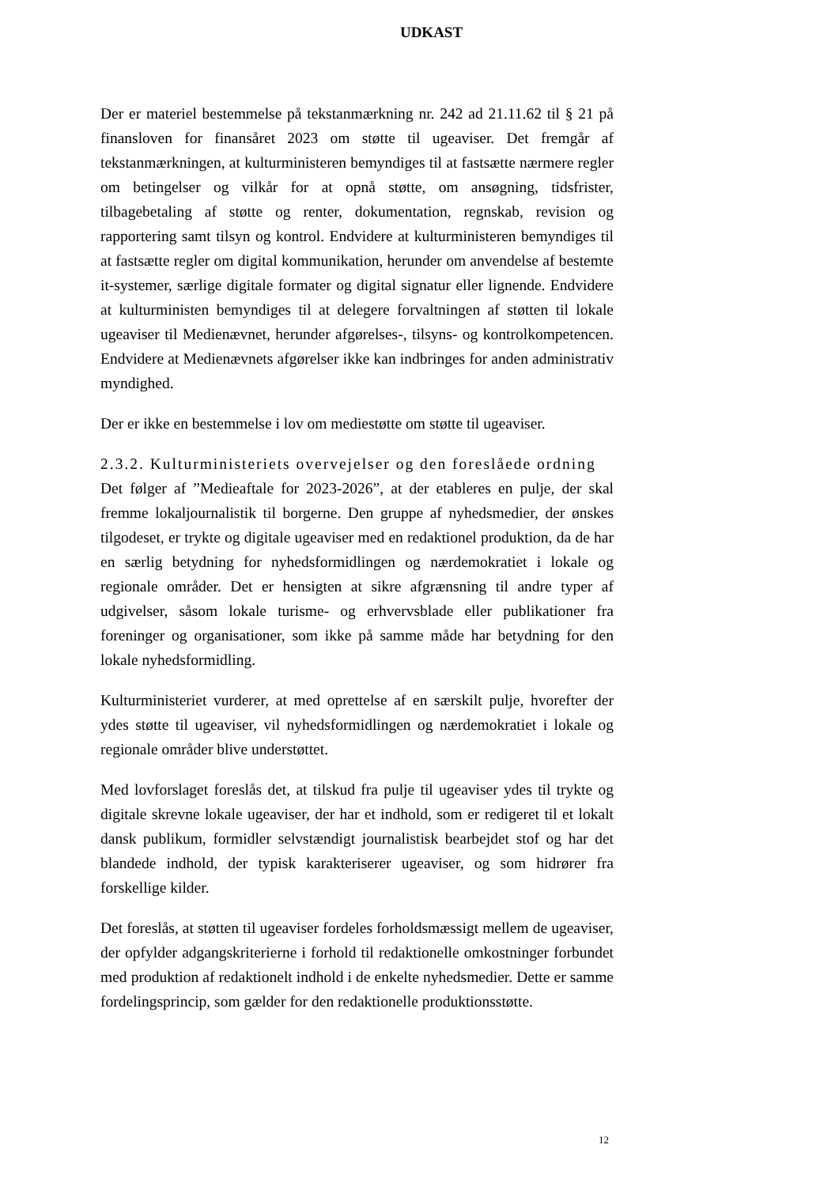UDKAST
Der er materiel bestemmelse på tekstanmærkning nr. 242 ad 21.11.62 til § 21 på finansloven for finansåret 2023 om støtte til ugeaviser. Det fremgår af tekstanmærkningen, at kulturministeren bemyndiges til at fastsætte nærmere regler om betingelser og vilkår for at opnå støtte, om ansøgning, tidsfrister, tilbagebetaling af støtte og renter, dokumentation, regnskab, revision og rapportering samt tilsyn og kontrol. Endvidere at kulturministeren bemyndiges til at fastsætte regler om digital kommunikation, herunder om anvendelse af bestemte it-systemer, særlige digitale formater og digital signatur eller lignende. Endvidere at kulturministen bemyndiges til at delegere forvaltningen af støtten til lokale ugeaviser til Medienævnet, herunder afgørelses-, tilsyns- og kontrolkompetencen. Endvidere at Medienævnets afgørelser ikke kan indbringes for anden administrativ myndighed.
Der er ikke en bestemmelse i lov om mediestøtte om støtte til ugeaviser.
2.3.2. Kulturministeriets overvejelser og den foreslåede ordning
Det følger af ”Medieaftale for 2023-2026”, at der etableres en pulje, der skal fremme lokaljournalistik til borgerne. Den gruppe af nyhedsmedier, der ønskes tilgodeset, er trykte og digitale ugeaviser med en redaktionel produktion, da de har en særlig betydning for nyhedsformidlingen og nærdemokratiet i lokale og regionale områder. Det er hensigten at sikre afgrænsning til andre typer af udgivelser, såsom lokale turisme- og erhvervsblade eller publikationer fra foreninger og organisationer, som ikke på samme måde har betydning for den lokale nyhedsformidling.
Kulturministeriet vurderer, at med oprettelse af en særskilt pulje, hvorefter der ydes støtte til ugeaviser, vil nyhedsformidlingen og nærdemokratiet i lokale og regionale områder blive understøttet.
Med lovforslaget foreslås det, at tilskud fra pulje til ugeaviser ydes til trykte og digitale skrevne lokale ugeaviser, der har et indhold, som er redigeret til et lokalt dansk publikum, formidler selvstændigt journalistisk bearbejdet stof og har det blandede indhold, der typisk karakteriserer ugeaviser, og som hidrører fra forskellige kilder.
Det foreslås, at støtten til ugeaviser fordeles forholdsmæssigt mellem de ugeaviser, der opfylder adgangskriterierne i forhold til redaktionelle omkostninger forbundet med produktion af redaktionelt indhold i de enkelte nyhedsmedier. Dette er samme fordelingsprincip, som gælder for den redaktionelle produktionsstøtte.
12